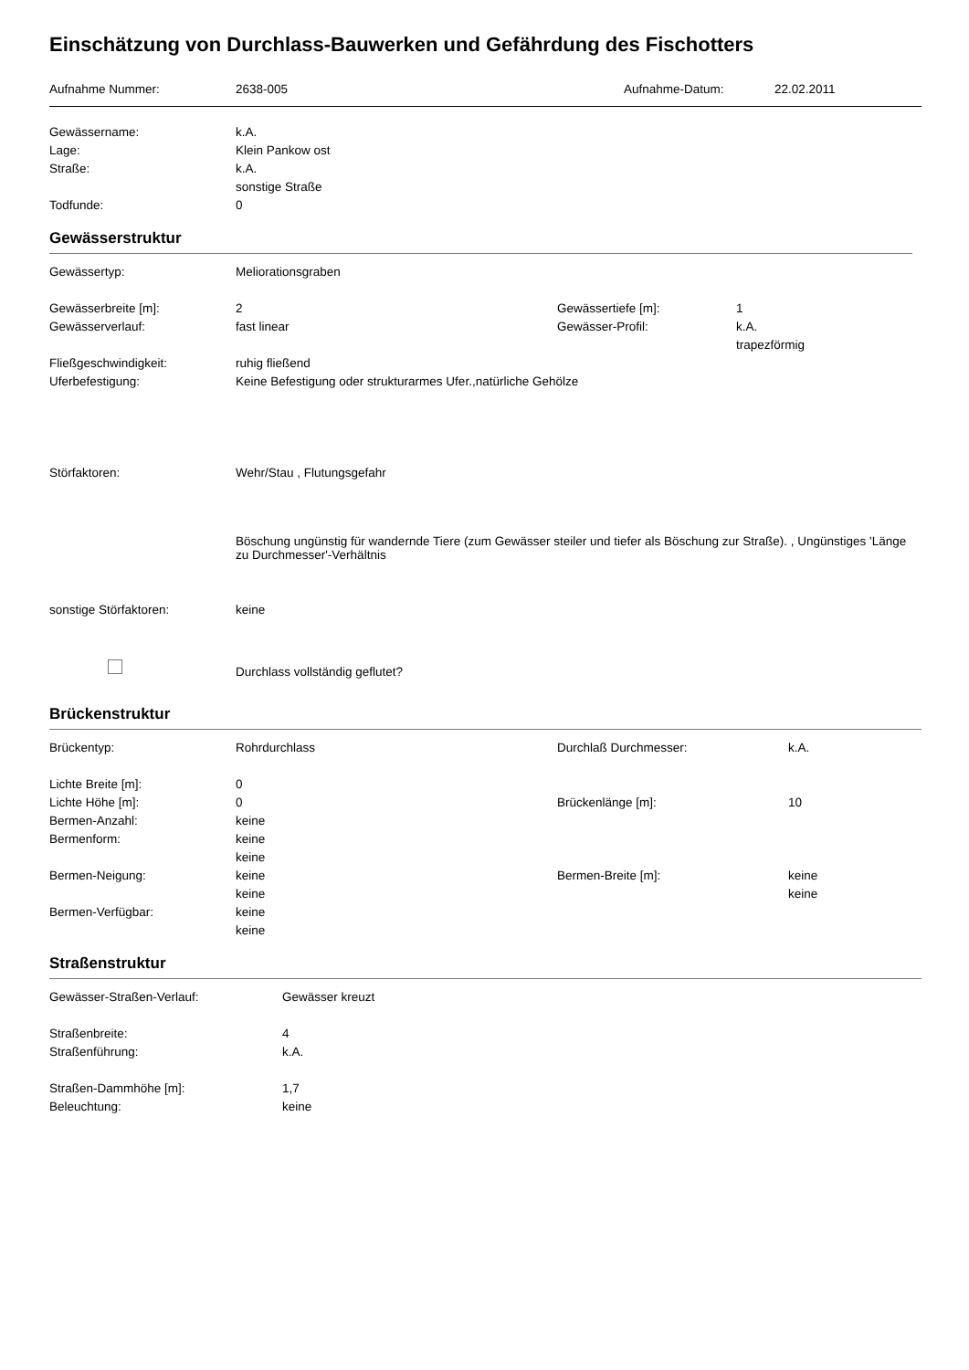Einschätzung von Durchlass-Bauwerken und Gefährdung des Fischotters
| Aufnahme Nummer: | 2638-005 | Aufnahme-Datum: | 22.02.2011 |
| Gewässername: | k.A. |
| Lage: | Klein Pankow ost |
| Straße: | k.A. |
| | sonstige Straße |
| Todfunde: | 0 |
Gewässerstruktur
| Gewässertyp: | Meliorationsgraben | | |
| Gewässerbreite [m]: | 2 | Gewässertiefe [m]: | 1 |
| Gewässerverlauf: | fast linear | Gewässer-Profil: | k.A. |
| | | | trapezförmig |
| Fließgeschwindigkeit: | ruhig fließend | | |
| Uferbefestigung: | Keine Befestigung oder strukturarmes Ufer.,natürliche Gehölze | | |
| Störfaktoren: | Wehr/Stau , Flutungsgefahr | | |
| | Böschung ungünstig für wandernde Tiere (zum Gewässer steiler und tiefer als Böschung zur Straße). , Ungünstiges 'Länge zu Durchmesser'-Verhältnis | | |
| sonstige Störfaktoren: | keine | | |
| | Durchlass vollständig geflutet? | | |
Brückenstruktur
| Brückentyp: | Rohrdurchlass | Durchlaß Durchmesser: | k.A. |
| Lichte Breite [m]: | 0 | | |
| Lichte Höhe [m]: | 0 | Brückenlänge [m]: | 10 |
| Bermen-Anzahl: | keine | | |
| Bermenform: | keine | | |
| | keine | | |
| Bermen-Neigung: | keine | Bermen-Breite [m]: | keine |
| | keine | | keine |
| Bermen-Verfügbar: | keine | | |
| | keine | | |
Straßenstruktur
| Gewässer-Straßen-Verlauf: | Gewässer kreuzt |
| Straßenbreite: | 4 |
| Straßenführung: | k.A. |
| Straßen-Dammhöhe [m]: | 1,7 |
| Beleuchtung: | keine |